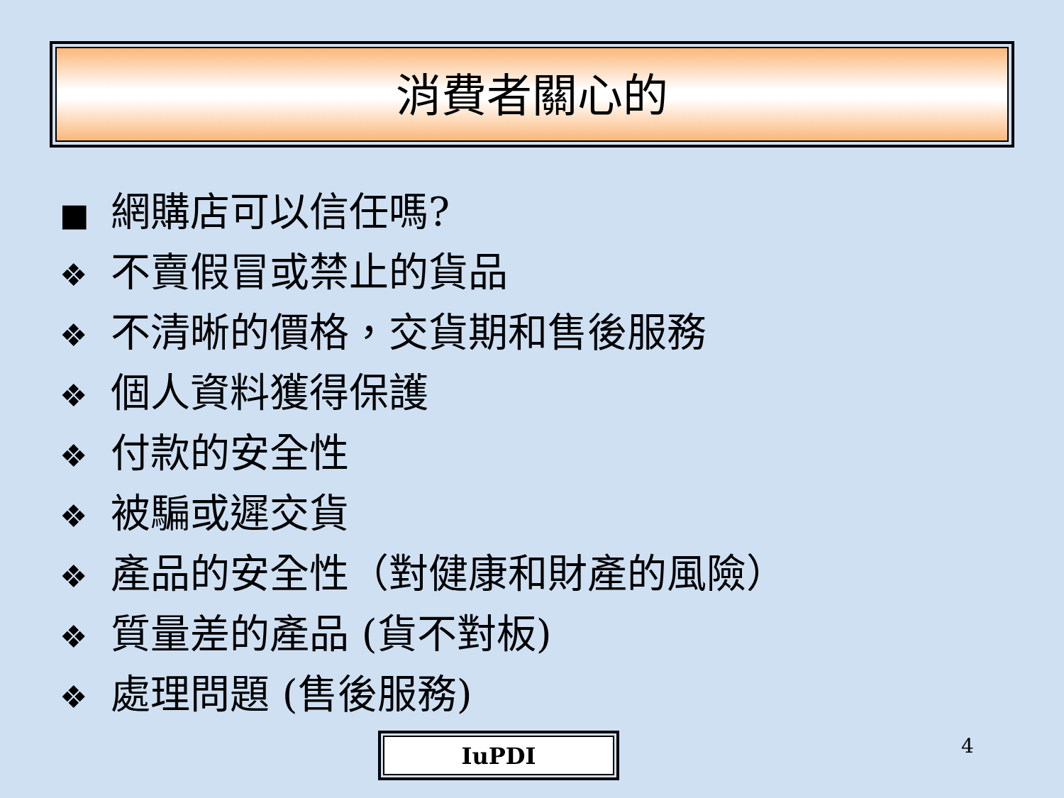消費者關心的
■ 網購店可以信任嗎?
❖ 不賣假冒或禁止的貨品
❖ 不清晰的價格，交貨期和售後服務
❖ 個人資料獲得保護
❖ 付款的安全性
❖ 被騙或遲交貨
❖ 產品的安全性（對健康和財產的風險）
❖ 質量差的產品 (貨不對板)
❖ 處理問題 (售後服務)
IuPDI 4